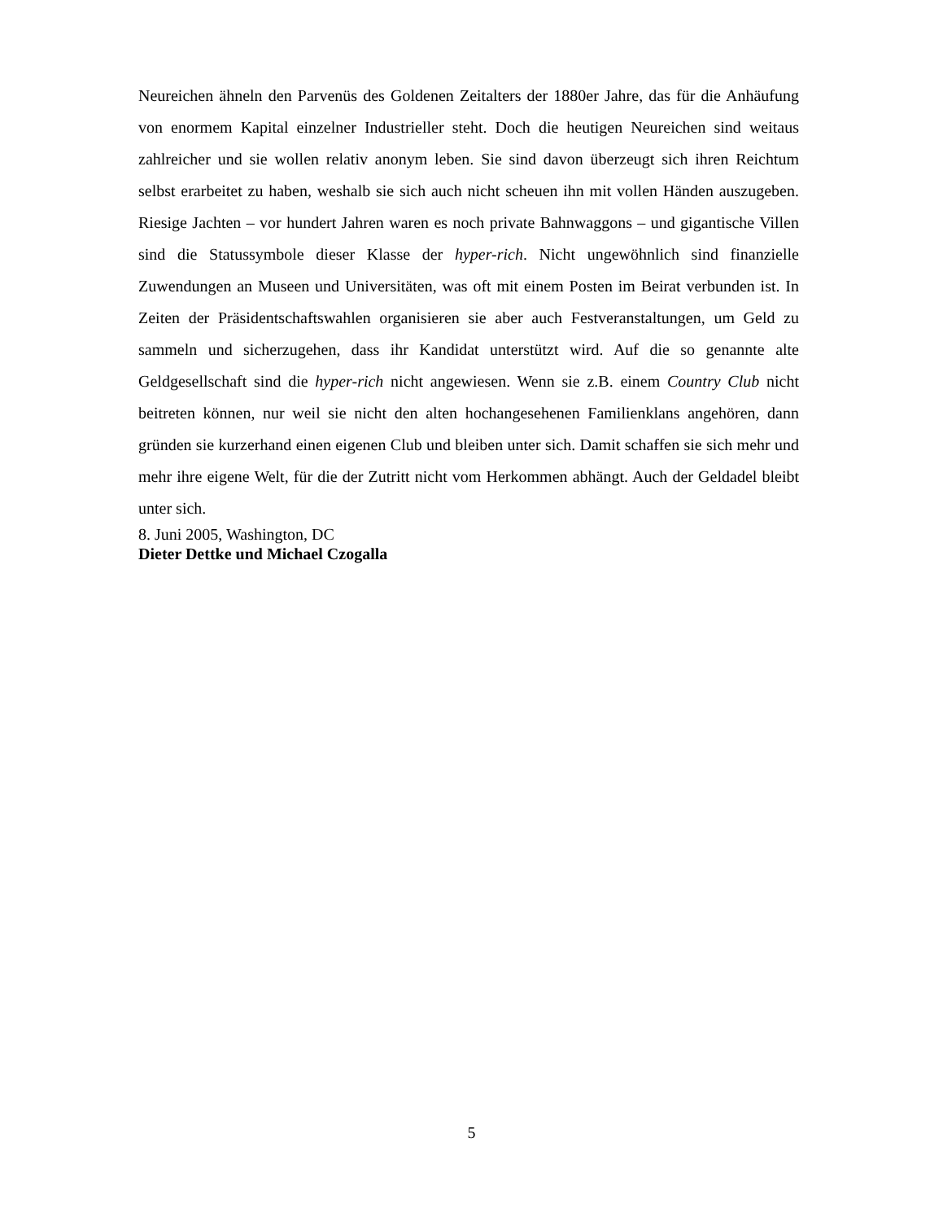Neureichen ähneln den Parvenüs des Goldenen Zeitalters der 1880er Jahre, das für die Anhäufung von enormem Kapital einzelner Industrieller steht. Doch die heutigen Neureichen sind weitaus zahlreicher und sie wollen relativ anonym leben. Sie sind davon überzeugt sich ihren Reichtum selbst erarbeitet zu haben, weshalb sie sich auch nicht scheuen ihn mit vollen Händen auszugeben. Riesige Jachten – vor hundert Jahren waren es noch private Bahnwaggons – und gigantische Villen sind die Statussymbole dieser Klasse der hyper-rich. Nicht ungewöhnlich sind finanzielle Zuwendungen an Museen und Universitäten, was oft mit einem Posten im Beirat verbunden ist. In Zeiten der Präsidentschaftswahlen organisieren sie aber auch Festveranstaltungen, um Geld zu sammeln und sicherzugehen, dass ihr Kandidat unterstützt wird. Auf die so genannte alte Geldgesellschaft sind die hyper-rich nicht angewiesen. Wenn sie z.B. einem Country Club nicht beitreten können, nur weil sie nicht den alten hochangesehenen Familienklans angehören, dann gründen sie kurzerhand einen eigenen Club und bleiben unter sich. Damit schaffen sie sich mehr und mehr ihre eigene Welt, für die der Zutritt nicht vom Herkommen abhängt. Auch der Geldadel bleibt unter sich.
8. Juni 2005, Washington, DC
Dieter Dettke und Michael Czogalla
5